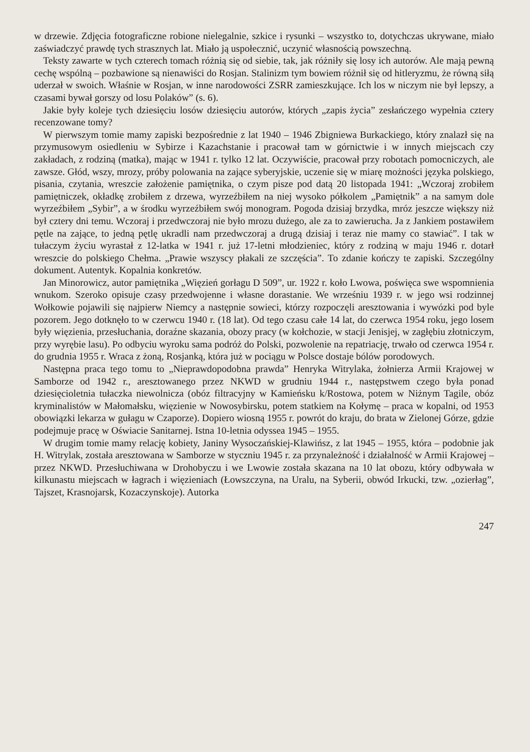w drzewie. Zdjęcia fotograficzne robione nielegalnie, szkice i rysunki – wszystko to, dotychczas ukrywane, miało zaświadczyć prawdę tych strasznych lat. Miało ją uspołecznić, uczynić własnością powszechną.
Teksty zawarte w tych czterech tomach różnią się od siebie, tak, jak różniły się losy ich autorów. Ale mają pewną cechę wspólną – pozbawione są nienawiści do Rosjan. Stalinizm tym bowiem różnił się od hitleryzmu, że równą siłą uderzał w swoich. Właśnie w Rosjan, w inne narodowości ZSRR zamieszkujące. Ich los w niczym nie był lepszy, a czasami bywał gorszy od losu Polaków” (s. 6).
Jakie były koleje tych dziesięciu losów dziesięciu autorów, których „zapis życia” zesłańczego wypełnia cztery recenzowane tomy?
W pierwszym tomie mamy zapiski bezpośrednie z lat 1940 – 1946 Zbigniewa Burkackiego, który znalazł się na przymusowym osiedleniu w Sybirze i Kazachstanie i pracował tam w górnictwie i w innych miejscach czy zakładach, z rodziną (matka), mając w 1941 r. tylko 12 lat. Oczywiście, pracował przy robotach pomocniczych, ale zawsze. Głód, wszy, mrozy, próby polowania na zające syberyjskie, uczenie się w miarę możności języka polskiego, pisania, czytania, wreszcie założenie pamiętnika, o czym pisze pod datą 20 listopada 1941: „Wczoraj zrobiłem pamiętniczek, okładkę zrobiłem z drzewa, wyrzeźbiłem na niej wysoko półkolem „Pamiętnik” a na samym dole wyrzeźbiłem „Sybir”, a w środku wyrzeźbiłem swój monogram. Pogoda dzisiaj brzydka, mróz jeszcze większy niż był cztery dni temu. Wczoraj i przedwczoraj nie było mrozu dużego, ale za to zawierucha. Ja z Jankiem postawiłem pętle na zające, to jedną pętlę ukradli nam przedwczoraj a drugą dzisiaj i teraz nie mamy co stawiać”. I tak w tułaczym życiu wyrastał z 12-latka w 1941 r. już 17-letni młodzieniec, który z rodziną w maju 1946 r. dotarł wreszcie do polskiego Chełma. „Prawie wszyscy płakali ze szczęścia”. To zdanie kończy te zapiski. Szczególny dokument. Autentyk. Kopalnia konkretów.
Jan Minorowicz, autor pamiętnika „Więzień gorłagu D 509”, ur. 1922 r. koło Lwowa, poświęca swe wspomnienia wnukom. Szeroko opisuje czasy przedwojenne i własne dorastanie. We wrześniu 1939 r. w jego wsi rodzinnej Wołkowie pojawili się najpierw Niemcy a następnie sowieci, którzy rozpoczęli aresztowania i wywózki pod byle pozorem. Jego dotknęło to w czerwcu 1940 r. (18 lat). Od tego czasu całe 14 lat, do czerwca 1954 roku, jego losem były więzienia, przesłuchania, doraźne skazania, obozy pracy (w kołchozie, w stacji Jenisjej, w zagłębiu złotniczym, przy wyrębie lasu). Po odbyciu wyroku sama podróż do Polski, pozwolenie na repatriację, trwało od czerwca 1954 r. do grudnia 1955 r. Wraca z żoną, Rosjanką, która już w pociągu w Polsce dostaje bólów porodowych.
Następna praca tego tomu to „Nieprawdopodobna prawda” Henryka Witrylaka, żołnierza Armii Krajowej w Samborze od 1942 r., aresztowanego przez NKWD w grudniu 1944 r., następstwem czego była ponad dziesięcioletnia tułaczka niewolnicza (obóz filtracyjny w Kamieńsku k/Rostowa, potem w Niżnym Tagile, obóz kryminalistów w Małomałsku, więzienie w Nowosybirsku, potem statkiem na Kołymę – praca w kopalni, od 1953 obowiązki lekarza w gułagu w Czaporze). Dopiero wiosną 1955 r. powrót do kraju, do brata w Zielonej Górze, gdzie podejmuje pracę w Oświacie Sanitarnej. Istna 10-letnia odyssea 1945 – 1955.
W drugim tomie mamy relację kobiety, Janiny Wysoczańskiej-Klawińsz, z lat 1945 – 1955, która – podobnie jak H. Witrylak, została aresztowana w Samborze w styczniu 1945 r. za przynależność i działalność w Armii Krajowej – przez NKWD. Przesłuchiwana w Drohobyczu i we Lwowie została skazana na 10 lat obozu, który odbywała w kilkunastu miejscach w łagrach i więzieniach (Łowszczyna, na Uralu, na Syberii, obwód Irkucki, tzw. „ozierłag”, Tajszet, Krasnojarsk, Kozaczynskoje). Autorka
247